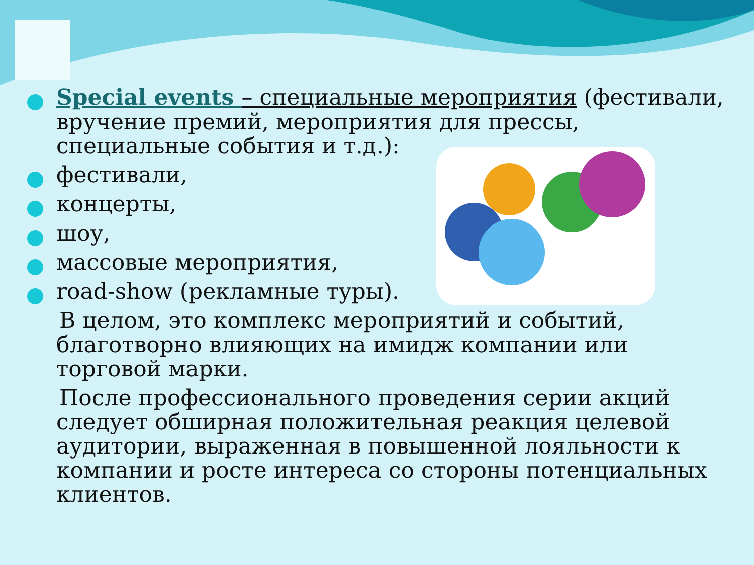Special events – специальные мероприятия (фестивали, вручение премий, мероприятия для прессы, специальные события и т.д.):
фестивали,
концерты,
шоу,
массовые мероприятия,
road-show (рекламные туры).
В целом, это комплекс мероприятий и событий, благотворно влияющих на имидж компании или торговой марки.
После профессионального проведения серии акций следует обширная положительная реакция целевой аудитории, выраженная в повышенной лояльности к компании и росте интереса со стороны потенциальных клиентов.